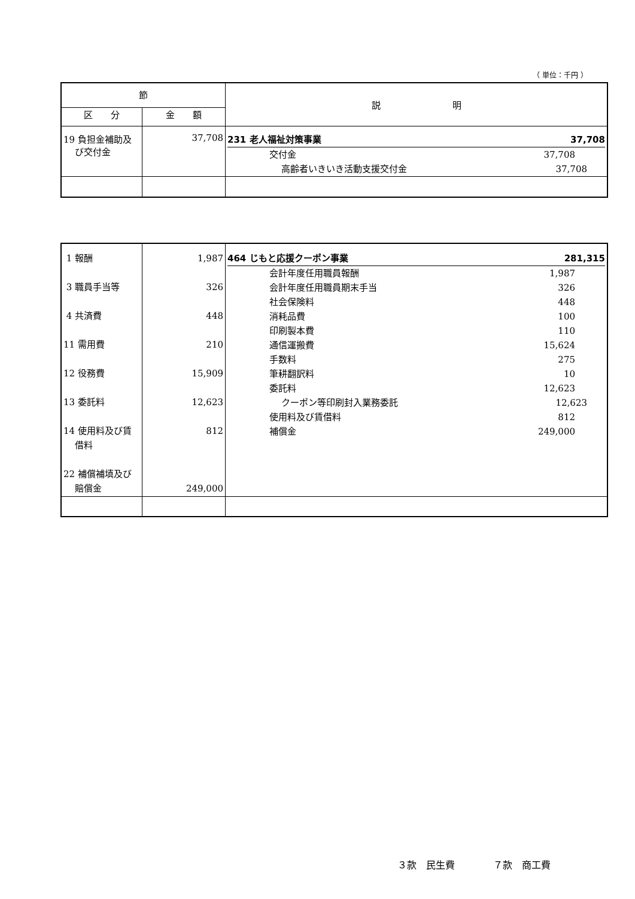（ 単位：千円 ）
| 節 | | 説 明 |
| --- | --- | --- |
| 区 分 | 金 額 | |
| 19 負担金補助及 び交付金 | 37,708 | 231 老人福祉対策事業 37,708 交付金 37,708 高齢者いきいき活動支援交付金 37,708 |
| 1 報酬 3 職員手当等 4 共済費 11 需用費 12 役務費 13 委託料 14 使用料及び賃 借料 22 補償補填及び 賠償金 | 1,987 326 448 210 15,909 12,623 812 249,000 | 464 じもと応援クーポン事業 281,315 会計年度任用職員報酬 1,987 会計年度任用職員期末手当 326 社会保険料 448 消耗品費 100 印刷製本費 110 通信運搬費 15,624 手数料 275 筆耕翻訳料 10 委託料 12,623 クーポン等印刷封入業務委託 12,623 使用料及び賃借料 812 補償金 249,000 |
３款　民生費　　　　７款　商工費